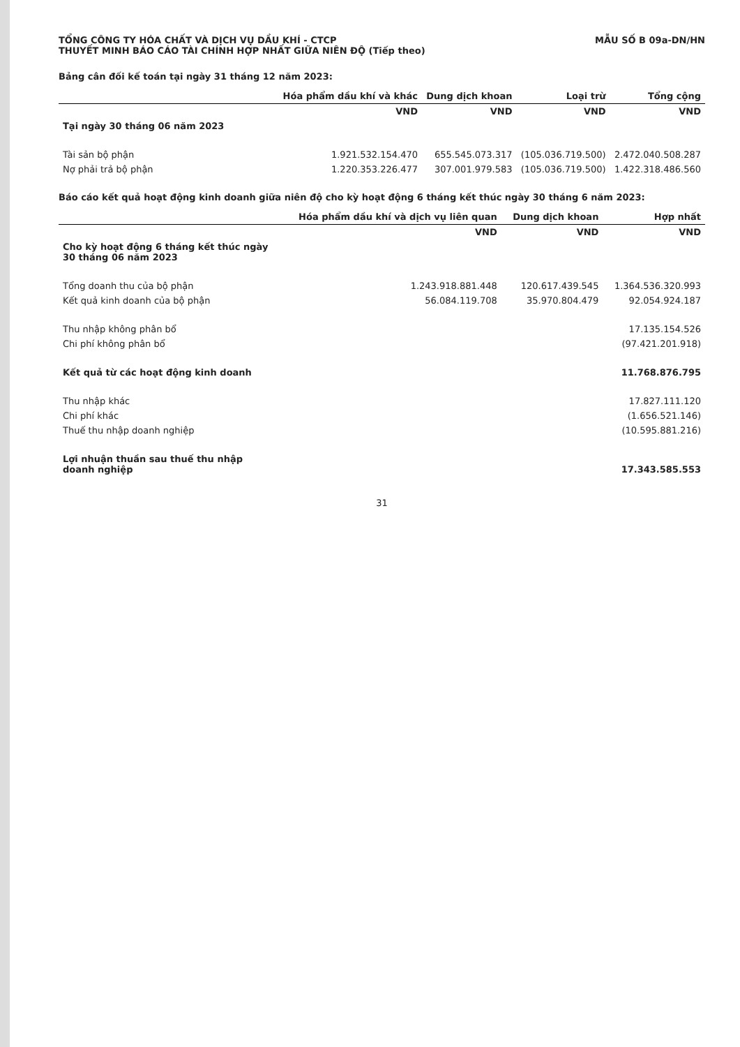TỔNG CÔNG TY HÓA CHẤT VÀ DỊCH VỤ DẦU KHÍ - CTCP
THUYẾT MINH BÁO CÁO TÀI CHÍNH HỢP NHẤT GIỮA NIÊN ĐỘ (Tiếp theo)
MẪU SỐ B 09a-DN/HN
Bảng cân đối kế toán tại ngày 31 tháng 12 năm 2023:
| | Hóa phẩm dầu khí và khác | Dung dịch khoan | Loại trừ | Tổng cộng |
| --- | --- | --- | --- | --- |
| | VND | VND | VND | VND |
| Tại ngày 30 tháng 06 năm 2023 | | | | |
| Tài sản bộ phận | 1.921.532.154.470 | 655.545.073.317 | (105.036.719.500) | 2.472.040.508.287 |
| Nợ phải trả bộ phận | 1.220.353.226.477 | 307.001.979.583 | (105.036.719.500) | 1.422.318.486.560 |
Báo cáo kết quả hoạt động kinh doanh giữa niên độ cho kỳ hoạt động 6 tháng kết thúc ngày 30 tháng 6 năm 2023:
| | Hóa phẩm dầu khí và dịch vụ liên quan | Dung dịch khoan | Hợp nhất |
| --- | --- | --- | --- |
| | VND | VND | VND |
| Cho kỳ hoạt động 6 tháng kết thúc ngày 30 tháng 06 năm 2023 | | | |
| Tổng doanh thu của bộ phận | 1.243.918.881.448 | 120.617.439.545 | 1.364.536.320.993 |
| Kết quả kinh doanh của bộ phận | 56.084.119.708 | 35.970.804.479 | 92.054.924.187 |
| Thu nhập không phân bổ | | | 17.135.154.526 |
| Chi phí không phân bổ | | | (97.421.201.918) |
| Kết quả từ các hoạt động kinh doanh | | | 11.768.876.795 |
| Thu nhập khác | | | 17.827.111.120 |
| Chi phí khác | | | (1.656.521.146) |
| Thuế thu nhập doanh nghiệp | | | (10.595.881.216) |
| Lợi nhuận thuần sau thuế thu nhập doanh nghiệp | | | 17.343.585.553 |
31